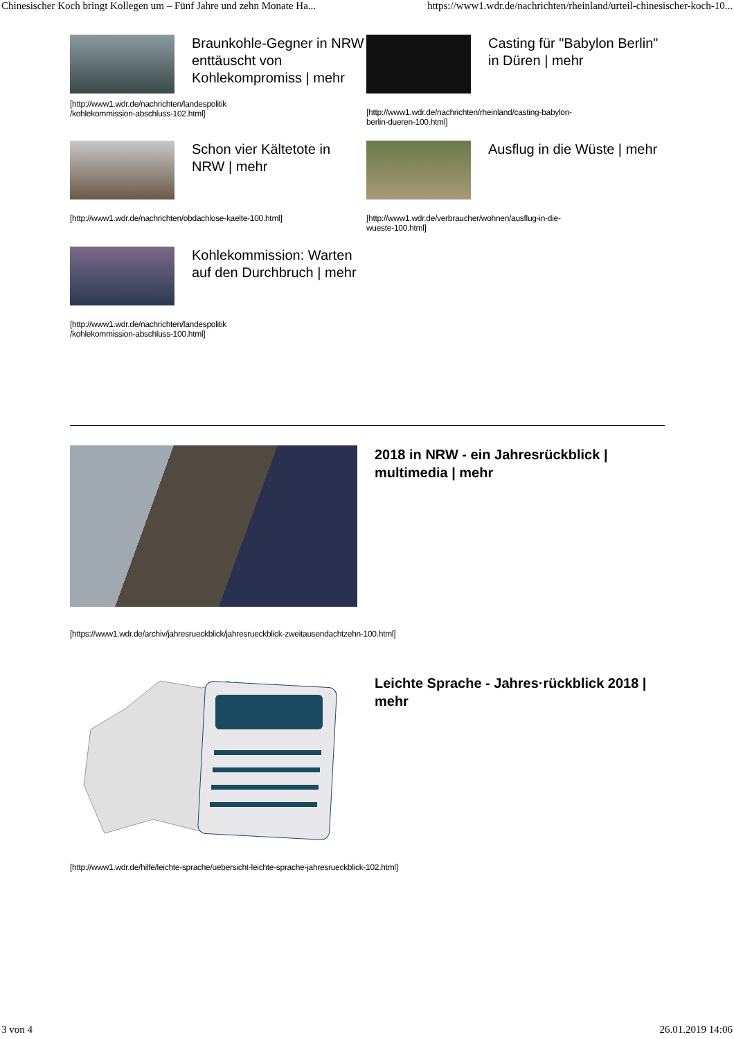Chinesischer Koch bringt Kollegen um – Fünf Jahre und zehn Monate Ha... https://www1.wdr.de/nachrichten/rheinland/urteil-chinesischer-koch-10...
Braunkohle-Gegner in NRW enttäuscht von Kohlekompromiss | mehr
[http://www1.wdr.de/nachrichten/landespolitik
/kohlekommission-abschluss-102.html]
Casting für "Babylon Berlin" in Düren | mehr
[http://www1.wdr.de/nachrichten/rheinland/casting-babylon-
berlin-dueren-100.html]
Schon vier Kältetote in NRW | mehr
[http://www1.wdr.de/nachrichten/obdachlose-kaelte-100.html]
Ausflug in die Wüste | mehr
[http://www1.wdr.de/verbraucher/wohnen/ausflug-in-die-
wueste-100.html]
Kohlekommission: Warten auf den Durchbruch | mehr
[http://www1.wdr.de/nachrichten/landespolitik
/kohlekommission-abschluss-100.html]
2018 in NRW - ein Jahresrückblick | multimedia | mehr
[https://www1.wdr.de/archiv/jahresrueckblick/jahresrueckblick-zweitausendachtzehn-100.html]
Leichte Sprache - Jahres·rückblick 2018 | mehr
[http://www1.wdr.de/hilfe/leichte-sprache/uebersicht-leichte-sprache-jahresrueckblick-102.html]
3 von 4 26.01.2019 14:06